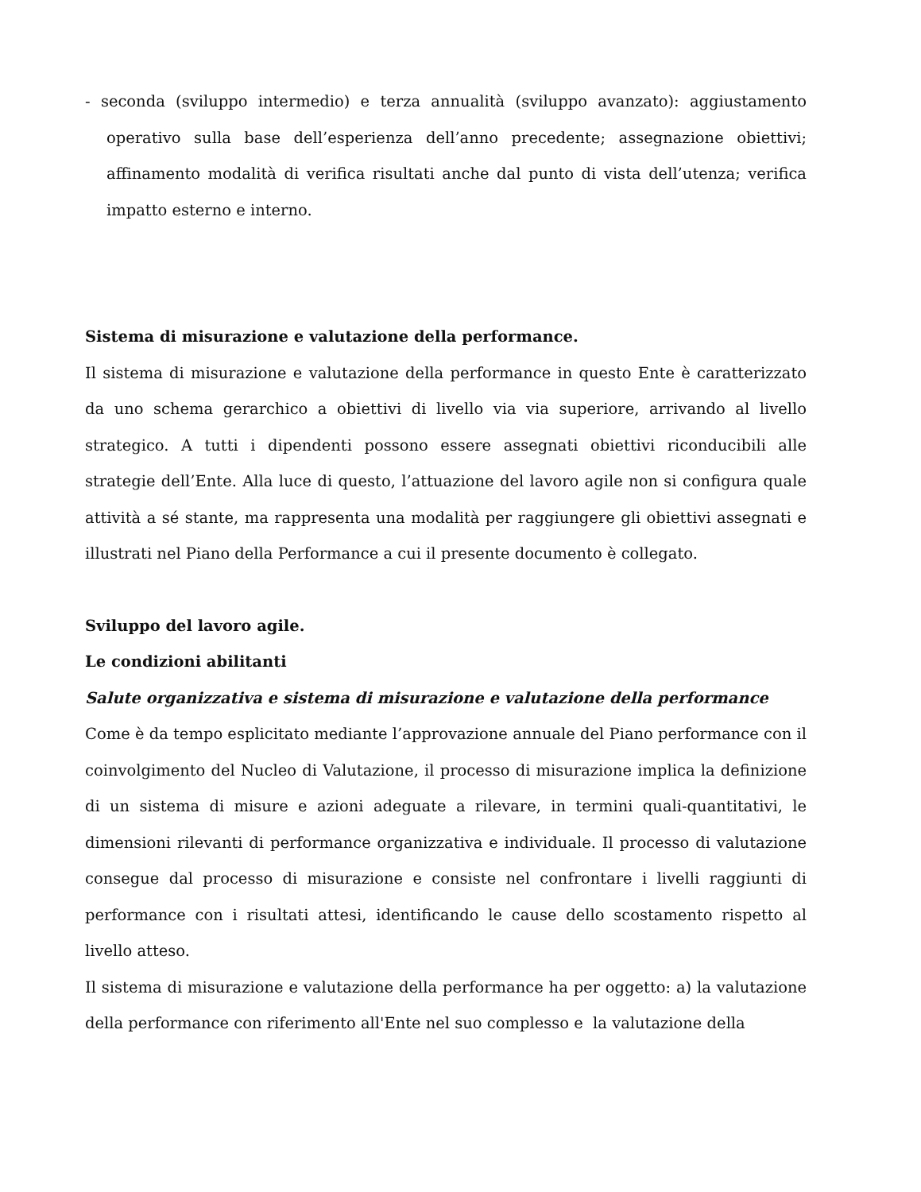- seconda (sviluppo intermedio) e terza annualità (sviluppo avanzato): aggiustamento operativo sulla base dell’esperienza dell’anno precedente; assegnazione obiettivi; affinamento modalità di verifica risultati anche dal punto di vista dell’utenza; verifica impatto esterno e interno.
Sistema di misurazione e valutazione della performance.
Il sistema di misurazione e valutazione della performance in questo Ente è caratterizzato da uno schema gerarchico a obiettivi di livello via via superiore, arrivando al livello strategico. A tutti i dipendenti possono essere assegnati obiettivi riconducibili alle strategie dell’Ente. Alla luce di questo, l’attuazione del lavoro agile non si configura quale attività a sé stante, ma rappresenta una modalità per raggiungere gli obiettivi assegnati e illustrati nel Piano della Performance a cui il presente documento è collegato.
Sviluppo del lavoro agile.
Le condizioni abilitanti
Salute organizzativa e sistema di misurazione e valutazione della performance
Come è da tempo esplicitato mediante l’approvazione annuale del Piano performance con il coinvolgimento del Nucleo di Valutazione, il processo di misurazione implica la definizione di un sistema di misure e azioni adeguate a rilevare, in termini quali-quantitativi, le dimensioni rilevanti di performance organizzativa e individuale. Il processo di valutazione consegue dal processo di misurazione e consiste nel confrontare i livelli raggiunti di performance con i risultati attesi, identificando le cause dello scostamento rispetto al livello atteso.
Il sistema di misurazione e valutazione della performance ha per oggetto: a) la valutazione della performance con riferimento all'Ente nel suo complesso e la valutazione della